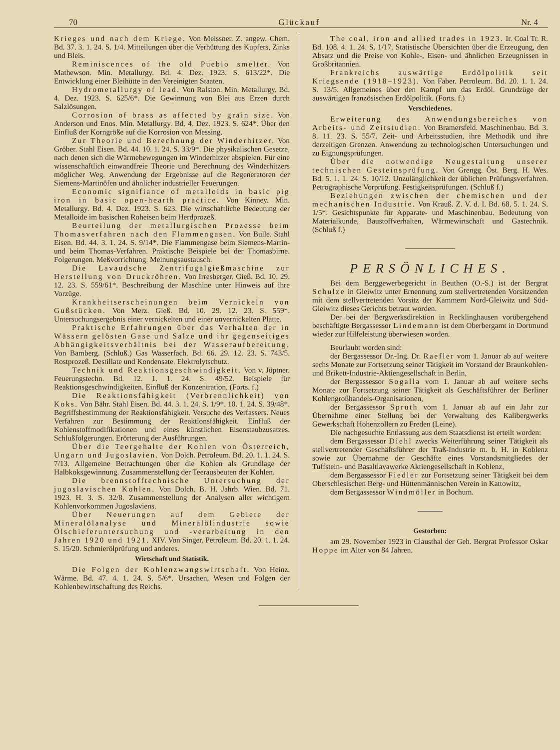70 Glückauf Nr. 4
Krieges und nach dem Kriege. Von Meissner. Z. angew. Chem. Bd. 37. 3. 1. 24. S. 1/4. Mitteilungen über die Verhüttung des Kupfers, Zinks und Bleis.
Reminiscences of the old Pueblo smelter. Von Mathewson. Min. Metallurgy. Bd. 4. Dez. 1923. S. 613/22*. Die Entwicklung einer Bleihütte in den Vereinigten Staaten.
Hydrometallurgy of lead. Von Ralston. Min. Metallurgy. Bd. 4. Dez. 1923. S. 625/6*. Die Gewinnung von Blei aus Erzen durch Salzlösungen.
Corrosion of brass as affected by grain size. Von Anderson und Enos. Min. Metallurgy. Bd. 4. Dez. 1923. S. 624*. Über den Einfluß der Korngröße auf die Korrosion von Messing.
Zur Theorie und Berechnung der Winderhitzer. Von Gröber. Stahl Eisen. Bd. 44. 10. 1. 24. S. 33/9*. Die physikalischen Gesetze, nach denen sich die Wärmebewegungen im Winderhitzer abspielen. Für eine wissenschaftlich einwandfreie Theorie und Berechnung des Winderhitzers möglicher Weg. Anwendung der Ergebnisse auf die Regeneratoren der Siemens-Martinöfen und ähnlicher industrieller Feuerungen.
Economic signifiance of metalloids in basic pig iron in basic open-hearth practice. Von Kinney. Min. Metallurgy. Bd. 4. Dez. 1923. S. 623. Die wirtschaftliche Bedeutung der Metalloide im basischen Roheisen beim Herdprozeß.
Beurteilung der metallurgischen Prozesse beim Thomasverfahren nach den Flammengasen. Von Bulle. Stahl Eisen. Bd. 44. 3. 1. 24. S. 9/14*. Die Flammengase beim Siemens-Martin- und beim Thomas-Verfahren. Praktische Beispiele bei der Thomasbirne. Folgerungen. Meßvorrichtung. Meinungsaustausch.
Die Lavaudsche Zentrifugalgießmaschine zur Herstellung von Druckröhren. Von Irresberger. Gieß. Bd. 10. 29. 12. 23. S. 559/61*. Beschreibung der Maschine unter Hinweis auf ihre Vorzüge.
Krankheitserscheinungen beim Vernickeln von Gußstücken. Von Merz. Gieß. Bd. 10. 29. 12. 23. S. 559*. Untersuchungsergebnis einer vernickelten und einer unvernickelten Platte.
Praktische Erfahrungen über das Verhalten der in Wässern gelösten Gase und Salze und ihr gegenseitiges Abhängigkeitsverhältnis bei der Wasseraufbereitung. Von Bamberg. (Schluß.) Gas Wasserfach. Bd. 66. 29. 12. 23. S. 743/5. Rostprozeß. Destillate und Kondensate. Elektrolytschutz.
Technik und Reaktionsgeschwindigkeit. Von v. Jüptner. Feuerungstechn. Bd. 12. 1. 1. 24. S. 49/52. Beispiele für Reaktionsgeschwindigkeiten. Einfluß der Konzentration. (Forts. f.)
Die Reaktionsfähigkeit (Verbrennlichkeit) von Koks. Von Bähr. Stahl Eisen. Bd. 44. 3. 1. 24. S. 1/9*. 10. 1. 24. S. 39/48*. Begriffsbestimmung der Reaktionsfähigkeit. Versuche des Verfassers. Neues Verfahren zur Bestimmung der Reaktionsfähigkeit. Einfluß der Kohlenstoffmodifikationen und eines künstlichen Eisenstaubzusatzes. Schlußfolgerungen. Erörterung der Ausführungen.
Über die Teergehalte der Kohlen von Österreich, Ungarn und Jugoslavien. Von Dolch. Petroleum. Bd. 20. 1. 1. 24. S. 7/13. Allgemeine Betrachtungen über die Kohlen als Grundlage der Halbkoksgewinnung. Zusammenstellung der Teerausbeuten der Kohlen.
Die brennstofftechnische Untersuchung der jugoslavischen Kohlen. Von Dolch. B. H. Jahrb. Wien. Bd. 71. 1923. H. 3. S. 32/8. Zusammenstellung der Analysen aller wichtigern Kohlenvorkommen Jugoslaviens.
Über Neuerungen auf dem Gebiete der Mineralölanalyse und Mineralölindustrie sowie Ölschieferuntersuchung und -verarbeitung in den Jahren 1920 und 1921. XIV. Von Singer. Petroleum. Bd. 20. 1. 1. 24. S. 15/20. Schmierölprüfung und anderes.
Wirtschaft und Statistik.
Die Folgen der Kohlenzwangswirtschaft. Von Heinz. Wärme. Bd. 47. 4. 1. 24. S. 5/6*. Ursachen, Wesen und Folgen der Kohlenbewirtschaftung des Reichs.
The coal, iron and allied trades in 1923. Ir. Coal Tr. R. Bd. 108. 4. 1. 24. S. 1/17. Statistische Übersichten über die Erzeugung, den Absatz und die Preise von Kohle-, Eisen- und ähnlichen Erzeugnissen in Großbritannien.
Frankreichs auswärtige Erdölpolitik seit Kriegsende (1918–1923). Von Faber. Petroleum. Bd. 20. 1. 1. 24. S. 13/5. Allgemeines über den Kampf um das Erdöl. Grundzüge der auswärtigen französischen Erdölpolitik. (Forts. f.)
Verschiedenes.
Erweiterung des Anwendungsbereiches von Arbeits- und Zeitstudien. Von Bramersfeld. Maschinenbau. Bd. 3. 8. 11. 23. S. 55/7. Zeit- und Arbeitsstudien, ihre Methodik und ihre derzeitigen Grenzen. Anwendung zu technologischen Untersuchungen und zu Eignungsprüfungen.
Über die notwendige Neugestaltung unserer technischen Gesteinsprüfung. Von Grengg. Öst. Berg. H. Wes. Bd. 5. 1. 1. 24. S. 10/12. Unzulänglichkeit der üblichen Prüfungsverfahren. Petrographische Vorprüfung. Festigkeitsprüfungen. (Schluß f.)
Beziehungen zwischen der chemischen und der mechanischen Industrie. Von Krauß. Z. V. d. I. Bd. 68. 5. 1. 24. S. 1/5*. Gesichtspunkte für Apparate- und Maschinenbau. Bedeutung von Materialkunde, Baustoffverhalten, Wärmewirtschaft und Gastechnik. (Schluß f.)
PERSÖNLICHES.
Bei dem Berggewerbegericht in Beuthen (O.-S.) ist der Bergrat Schulze in Gleiwitz unter Ernennung zum stellvertretenden Vorsitzenden mit dem stellvertretenden Vorsitz der Kammern Nord-Gleiwitz und Süd-Gleiwitz dieses Gerichts betraut worden.
Der bei der Bergwerksdirektion in Recklinghausen vorübergehend beschäftigte Bergassessor Lindemann ist dem Oberbergamt in Dortmund wieder zur Hilfeleistung überwiesen worden.
Beurlaubt worden sind:
der Bergassessor Dr.-Ing. Dr. Raefler vom 1. Januar ab auf weitere sechs Monate zur Fortsetzung seiner Tätigkeit im Vorstand der Braunkohlen- und Brikett-Industrie-Aktiengesellschaft in Berlin,
der Bergassessor Sogalla vom 1. Januar ab auf weitere sechs Monate zur Fortsetzung seiner Tätigkeit als Geschäftsführer der Berliner Kohlengroßhandels-Organisationen,
der Bergassessor Spruth vom 1. Januar ab auf ein Jahr zur Übernahme einer Stellung bei der Verwaltung des Kalibergwerks Gewerkschaft Hohenzollern zu Freden (Leine).
Die nachgesuchte Entlassung aus dem Staatsdienst ist erteilt worden:
dem Bergassessor Diehl zwecks Weiterführung seiner Tätigkeit als stellvertretender Geschäftsführer der Traß-Industrie m. b. H. in Koblenz sowie zur Übernahme der Geschäfte eines Vorstandsmitgliedes der Tuffstein- und Basaltlavawerke Aktiengesellschaft in Koblenz,
dem Bergassessor Fiedler zur Fortsetzung seiner Tätigkeit bei dem Oberschlesischen Berg- und Hüttenmännischen Verein in Kattowitz,
dem Bergassessor Windmöller in Bochum.
Gestorben:
am 29. November 1923 in Clausthal der Geh. Bergrat Professor Oskar Hoppe im Alter von 84 Jahren.